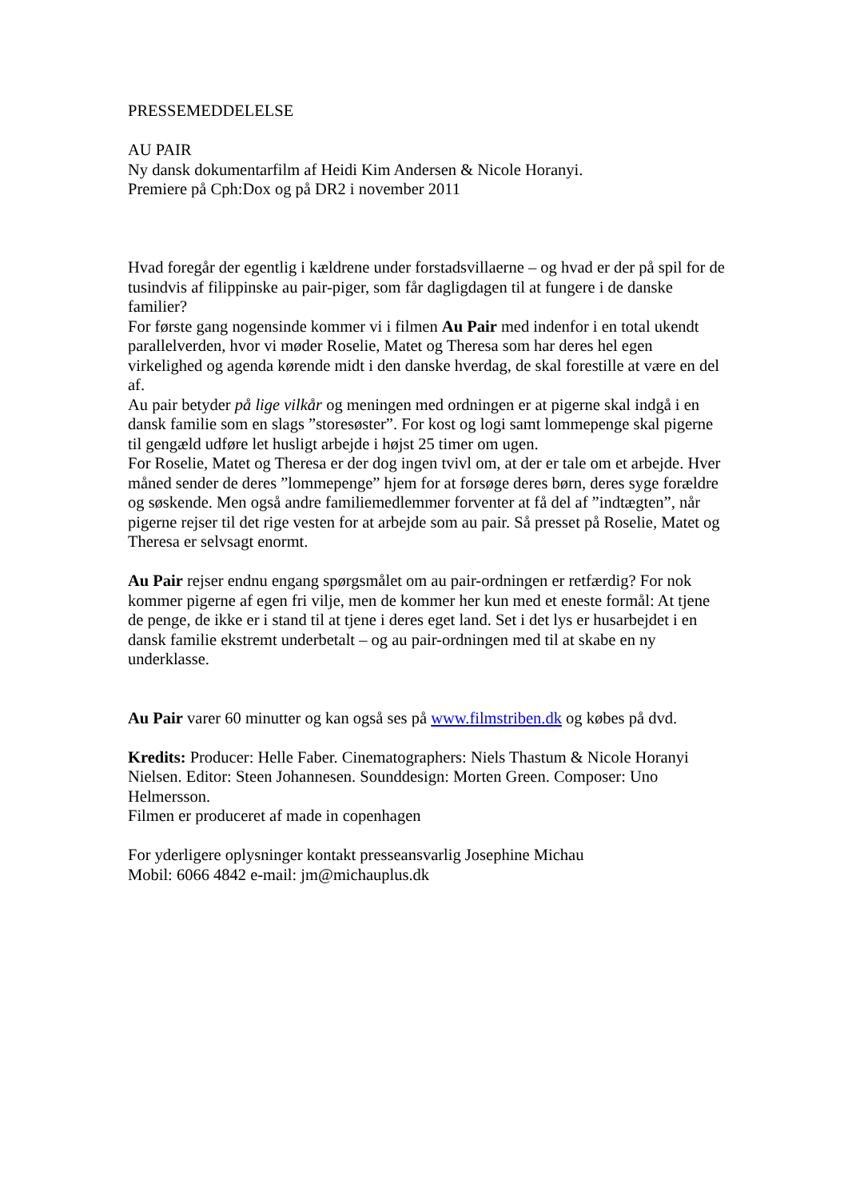PRESSEMEDDELELSE
AU PAIR
Ny dansk dokumentarfilm af Heidi Kim Andersen & Nicole Horanyi.
Premiere på Cph:Dox og på DR2 i november 2011
Hvad foregår der egentlig i kældrene under forstadsvillaerne – og hvad er der på spil for de tusindvis af filippinske au pair-piger, som får dagligdagen til at fungere i de danske familier?
For første gang nogensinde kommer vi i filmen Au Pair med indenfor i en total ukendt parallelverden, hvor vi møder Roselie, Matet og Theresa som har deres hel egen virkelighed og agenda kørende midt i den danske hverdag, de skal forestille at være en del af.
Au pair betyder på lige vilkår og meningen med ordningen er at pigerne skal indgå i en dansk familie som en slags ”storesøster”. For kost og logi samt lommepenge skal pigerne til gengæld udføre let husligt arbejde i højst 25 timer om ugen.
For Roselie, Matet og Theresa er der dog ingen tvivl om, at der er tale om et arbejde. Hver måned sender de deres ”lommepenge” hjem for at forsøge deres børn, deres syge forældre og søskende. Men også andre familiemedlemmer forventer at få del af ”indtægten”, når pigerne rejser til det rige vesten for at arbejde som au pair. Så presset på Roselie, Matet og Theresa er selvsagt enormt.
Au Pair rejser endnu engang spørgsmålet om au pair-ordningen er retfærdig? For nok kommer pigerne af egen fri vilje, men de kommer her kun med et eneste formål: At tjene de penge, de ikke er i stand til at tjene i deres eget land. Set i det lys er husarbejdet i en dansk familie ekstremt underbetalt – og au pair-ordningen med til at skabe en ny underklasse.
Au Pair varer 60 minutter og kan også ses på www.filmstriben.dk og købes på dvd.
Kredits: Producer: Helle Faber. Cinematographers: Niels Thastum & Nicole Horanyi Nielsen. Editor: Steen Johannesen. Sounddesign: Morten Green. Composer: Uno Helmersson.
Filmen er produceret af made in copenhagen
For yderligere oplysninger kontakt presseansvarlig Josephine Michau
Mobil: 6066 4842 e-mail: jm@michauplus.dk